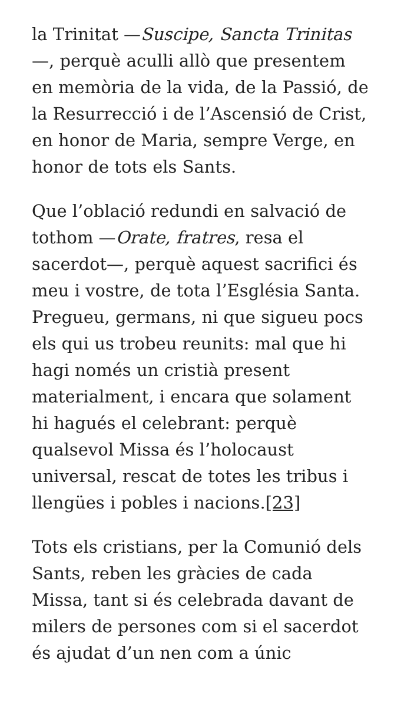la Trinitat —Suscipe, Sancta Trinitas—, perquè aculli allò que presentem en memòria de la vida, de la Passió, de la Resurrecció i de l’Ascensió de Crist, en honor de Maria, sempre Verge, en honor de tots els Sants.
Que l’oblació redundi en salvació de tothom —Orate, fratres, resa el sacerdot—, perquè aquest sacrifici és meu i vostre, de tota l’Església Santa. Pregueu, germans, ni que sigueu pocs els qui us trobeu reunits: mal que hi hagi només un cristià present materialment, i encara que solament hi hagués el celebrant: perquè qualsevol Missa és l’holocaust universal, rescat de totes les tribus i llengües i pobles i nacions.[23]
Tots els cristians, per la Comunió dels Sants, reben les gràcies de cada Missa, tant si és celebrada davant de milers de persones com si el sacerdot és ajudat d’un nen com a únic